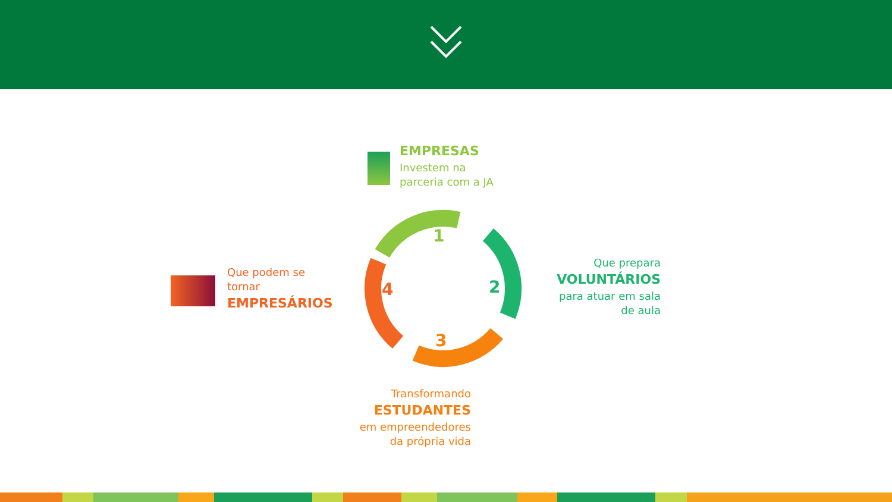EMPRESAS
Investem na
parceria com a JA
Que prepara
VOLUNTÁRIOS
para atuar em sala
de aula
Transformando
ESTUDANTES
em empreendedores
da própria vida
Que podem se
tornar
EMPRESÁRIOS
1
2
3
4